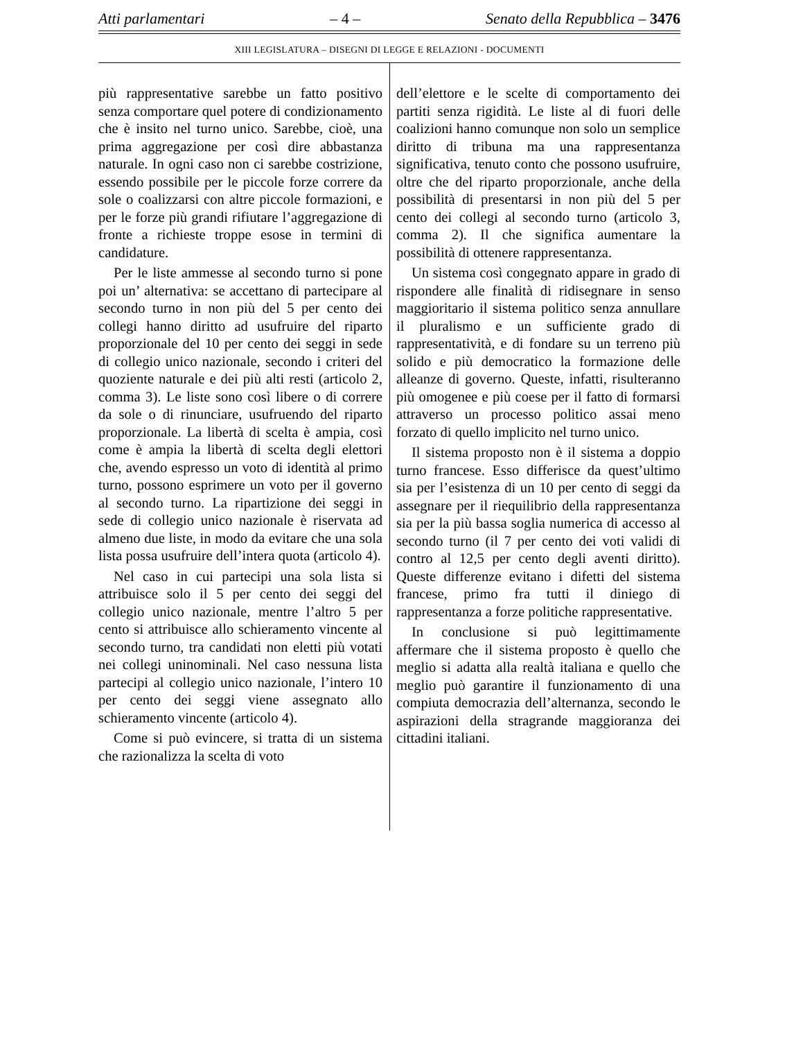Atti parlamentari – 4 – Senato della Repubblica – 3476
XIII LEGISLATURA – DISEGNI DI LEGGE E RELAZIONI - DOCUMENTI
più rappresentative sarebbe un fatto positivo senza comportare quel potere di condizionamento che è insito nel turno unico. Sarebbe, cioè, una prima aggregazione per così dire abbastanza naturale. In ogni caso non ci sarebbe costrizione, essendo possibile per le piccole forze correre da sole o coalizzarsi con altre piccole formazioni, e per le forze più grandi rifiutare l’aggregazione di fronte a richieste troppe esose in termini di candidature.
Per le liste ammesse al secondo turno si pone poi un’ alternativa: se accettano di partecipare al secondo turno in non più del 5 per cento dei collegi hanno diritto ad usufruire del riparto proporzionale del 10 per cento dei seggi in sede di collegio unico nazionale, secondo i criteri del quoziente naturale e dei più alti resti (articolo 2, comma 3). Le liste sono così libere o di correre da sole o di rinunciare, usufruendo del riparto proporzionale. La libertà di scelta è ampia, così come è ampia la libertà di scelta degli elettori che, avendo espresso un voto di identità al primo turno, possono esprimere un voto per il governo al secondo turno. La ripartizione dei seggi in sede di collegio unico nazionale è riservata ad almeno due liste, in modo da evitare che una sola lista possa usufruire dell’intera quota (articolo 4).
Nel caso in cui partecipi una sola lista si attribuisce solo il 5 per cento dei seggi del collegio unico nazionale, mentre l’altro 5 per cento si attribuisce allo schieramento vincente al secondo turno, tra candidati non eletti più votati nei collegi uninominali. Nel caso nessuna lista partecipi al collegio unico nazionale, l’intero 10 per cento dei seggi viene assegnato allo schieramento vincente (articolo 4).
Come si può evincere, si tratta di un sistema che razionalizza la scelta di voto
dell’elettore e le scelte di comportamento dei partiti senza rigidità. Le liste al di fuori delle coalizioni hanno comunque non solo un semplice diritto di tribuna ma una rappresentanza significativa, tenuto conto che possono usufruire, oltre che del riparto proporzionale, anche della possibilità di presentarsi in non più del 5 per cento dei collegi al secondo turno (articolo 3, comma 2). Il che significa aumentare la possibilità di ottenere rappresentanza.
Un sistema così congegnato appare in grado di rispondere alle finalità di ridisegnare in senso maggioritario il sistema politico senza annullare il pluralismo e un sufficiente grado di rappresentatività, e di fondare su un terreno più solido e più democratico la formazione delle alleanze di governo. Queste, infatti, risulteranno più omogenee e più coese per il fatto di formarsi attraverso un processo politico assai meno forzato di quello implicito nel turno unico.
Il sistema proposto non è il sistema a doppio turno francese. Esso differisce da quest’ultimo sia per l’esistenza di un 10 per cento di seggi da assegnare per il riequilibrio della rappresentanza sia per la più bassa soglia numerica di accesso al secondo turno (il 7 per cento dei voti validi di contro al 12,5 per cento degli aventi diritto). Queste differenze evitano i difetti del sistema francese, primo fra tutti il diniego di rappresentanza a forze politiche rappresentative.
In conclusione si può legittimamente affermare che il sistema proposto è quello che meglio si adatta alla realtà italiana e quello che meglio può garantire il funzionamento di una compiuta democrazia dell’alternanza, secondo le aspirazioni della stragrande maggioranza dei cittadini italiani.